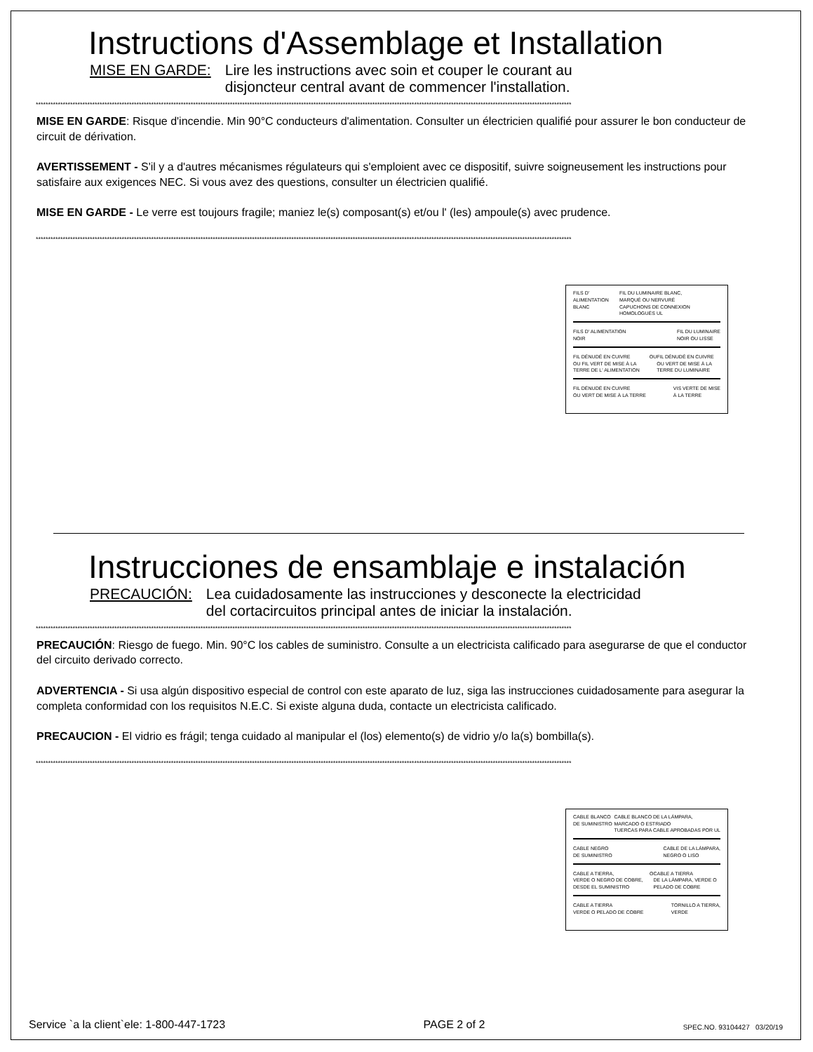Instructions d'Assemblage et Installation
MISE EN GARDE: Lire les instructions avec soin et couper le courant au
disjoncteur central avant de commencer l'installation.
**************************************************************************************************************************************************************************************************************************
MISE EN GARDE: Risque d'incendie. Min 90°C conducteurs d'alimentation. Consulter un électricien qualifié pour assurer le bon conducteur de circuit de dérivation.
AVERTISSEMENT - S'il y a d'autres mécanismes régulateurs qui s'emploient avec ce dispositif, suivre soigneusement les instructions pour satisfaire aux exigences NEC. Si vous avez des questions, consulter un électricien qualifié.
MISE EN GARDE - Le verre est toujours fragile; maniez le(s) composant(s) et/ou l' (les) ampoule(s) avec prudence.
**************************************************************************************************************************************************************************************************************************
FILS D' ALIMENTATION
BLANC FIL DU LUMINAIRE BLANC,
MARQUÉ OU NERVURÉ
CAPUCHONS DE CONNEXION HOMOLOGUÉS UL
FILS D' ALIMENTATION
NOIR FIL DU LUMINAIRE
NOIR OU LISSE
FIL DÉNUDÉ EN CUIVRE
OU FIL VERT DE MISE À LA TERRE DE L' ALIMENTATION OU FIL DÉNUDÉ EN CUIVRE
OU VERT DE MISE À LA TERRE DU LUMINAIRE
FIL DÉNUDÉ EN CUIVRE
OU VERT DE MISE À LA TERRE VIS VERTE DE MISE
À LA TERRE
Instrucciones de ensamblaje e instalación
PRECAUCIÓN: Lea cuidadosamente las instrucciones y desconecte la electricidad
del cortacircuitos principal antes de iniciar la instalación.
**************************************************************************************************************************************************************************************************************************
PRECAUCIÓN: Riesgo de fuego. Min. 90°C los cables de suministro. Consulte a un electricista calificado para asegurarse de que el conductor del circuito derivado correcto.
ADVERTENCIA - Si usa algún dispositivo especial de control con este aparato de luz, siga las instrucciones cuidadosamente para asegurar la completa conformidad con los requisitos N.E.C. Si existe alguna duda, contacte un electricista calificado.
PRECAUCION - El vidrio es frágil; tenga cuidado al manipular el (los) elemento(s) de vidrio y/o la(s) bombilla(s).
**************************************************************************************************************************************************************************************************************************
CABLE BLANCO
DE SUMINISTRO CABLE BLANCO DE LA LÁMPARA,
MARCADO O ESTRIADO
TUERCAS PARA CABLE APROBADAS POR UL
CABLE NEGRO
DE SUMINISTRO CABLE DE LA LÁMPARA,
NEGRO O LISO
CABLE A TIERRA,
VERDE O NEGRO DE COBRE, DESDE EL SUMINISTRO O CABLE A TIERRA
DE LA LÁMPARA, VERDE O PELADO DE COBRE
CABLE A TIERRA
VERDE O PELADO DE COBRE TORNILLO A TIERRA,
VERDE
Service `a la client`ele: 1-800-447-1723 PAGE 2 of 2 SPEC.NO. 93104427 03/20/19